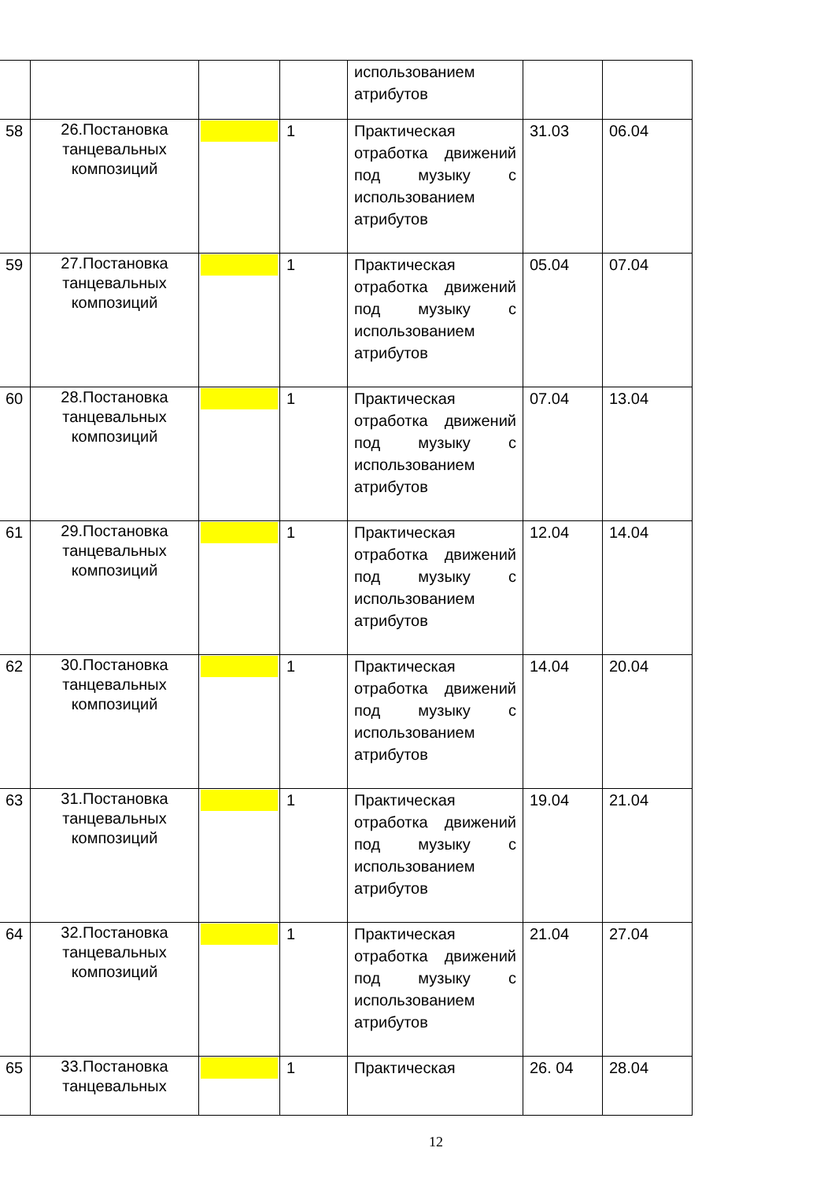| | | | | использованием атрибутов | | |
| 58 | 26.Постановка танцевальных композиций | | 1 | Практическая отработка движений под музыку с использованием атрибутов | 31.03 | 06.04 |
| 59 | 27.Постановка танцевальных композиций | | 1 | Практическая отработка движений под музыку с использованием атрибутов | 05.04 | 07.04 |
| 60 | 28.Постановка танцевальных композиций | | 1 | Практическая отработка движений под музыку с использованием атрибутов | 07.04 | 13.04 |
| 61 | 29.Постановка танцевальных композиций | | 1 | Практическая отработка движений под музыку с использованием атрибутов | 12.04 | 14.04 |
| 62 | 30.Постановка танцевальных композиций | | 1 | Практическая отработка движений под музыку с использованием атрибутов | 14.04 | 20.04 |
| 63 | 31.Постановка танцевальных композиций | | 1 | Практическая отработка движений под музыку с использованием атрибутов | 19.04 | 21.04 |
| 64 | 32.Постановка танцевальных композиций | | 1 | Практическая отработка движений под музыку с использованием атрибутов | 21.04 | 27.04 |
| 65 | 33.Постановка танцевальных | | 1 | Практическая | 26. 04 | 28.04 |
12